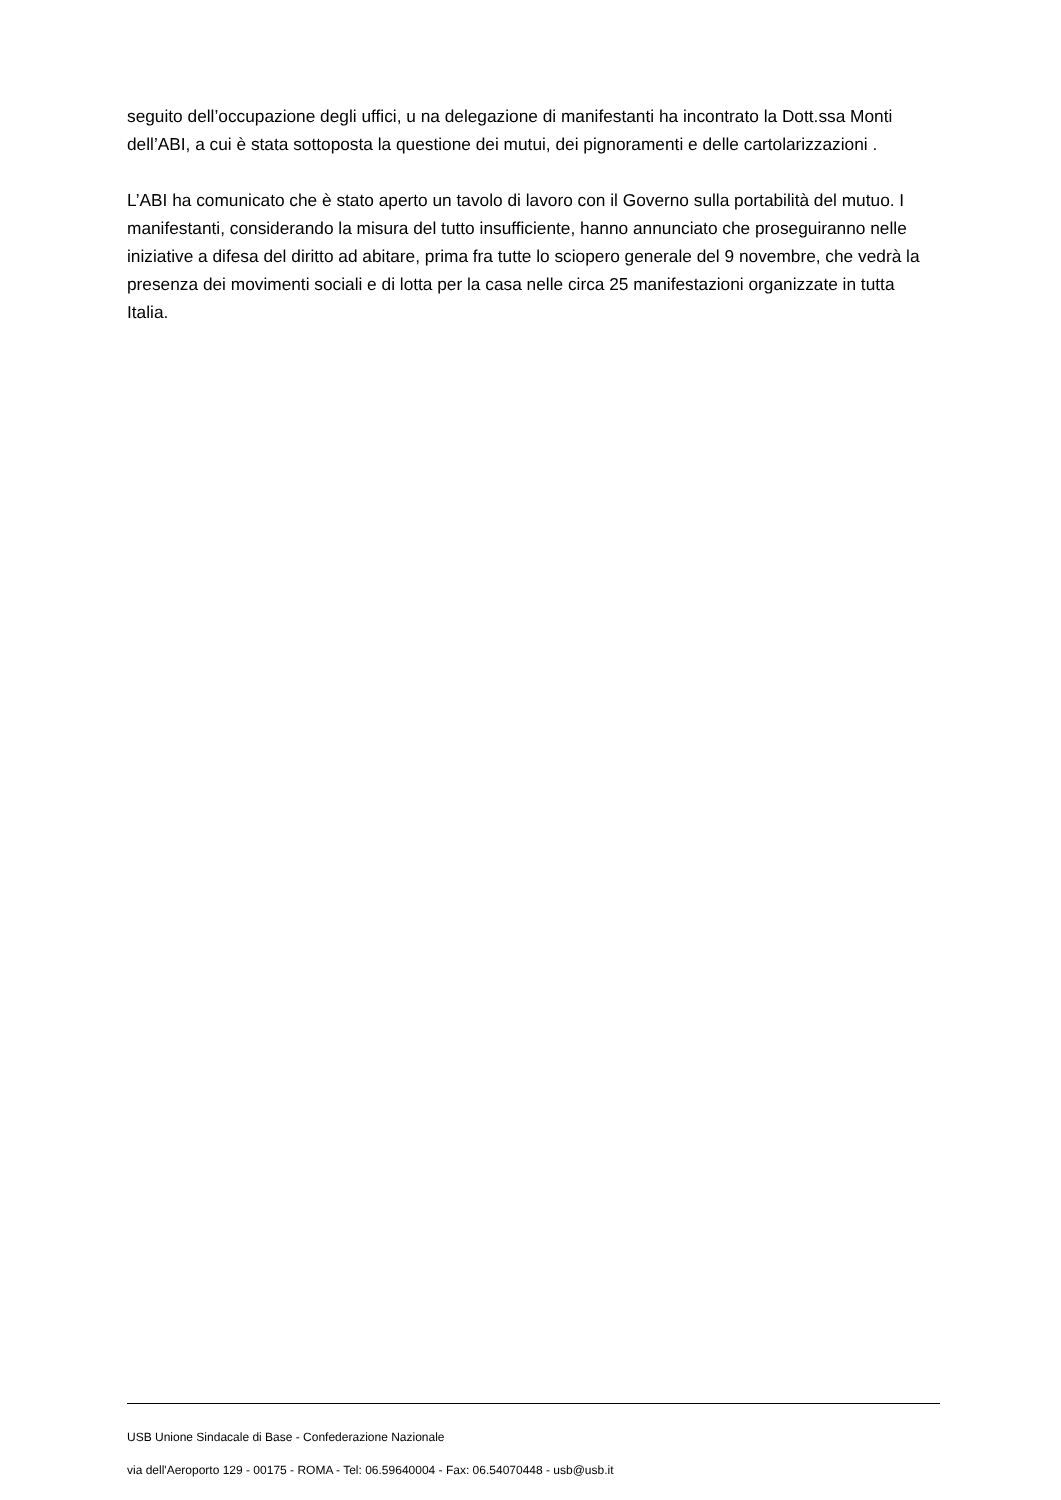seguito dell’occupazione degli uffici, u na delegazione di manifestanti ha incontrato la Dott.ssa Monti dell’ABI, a cui è stata sottoposta la questione dei mutui, dei pignoramenti e delle cartolarizzazioni .
L’ABI ha comunicato che è stato aperto un tavolo di lavoro con il Governo sulla portabilità del mutuo. I manifestanti, considerando la misura del tutto insufficiente, hanno annunciato che proseguiranno nelle iniziative a difesa del diritto ad abitare, prima fra tutte lo sciopero generale del 9 novembre, che vedrà la presenza dei movimenti sociali e di lotta per la casa nelle circa 25 manifestazioni organizzate in tutta Italia.
USB Unione Sindacale di Base - Confederazione Nazionale
via dell'Aeroporto 129 - 00175 - ROMA - Tel: 06.59640004 - Fax: 06.54070448 - usb@usb.it